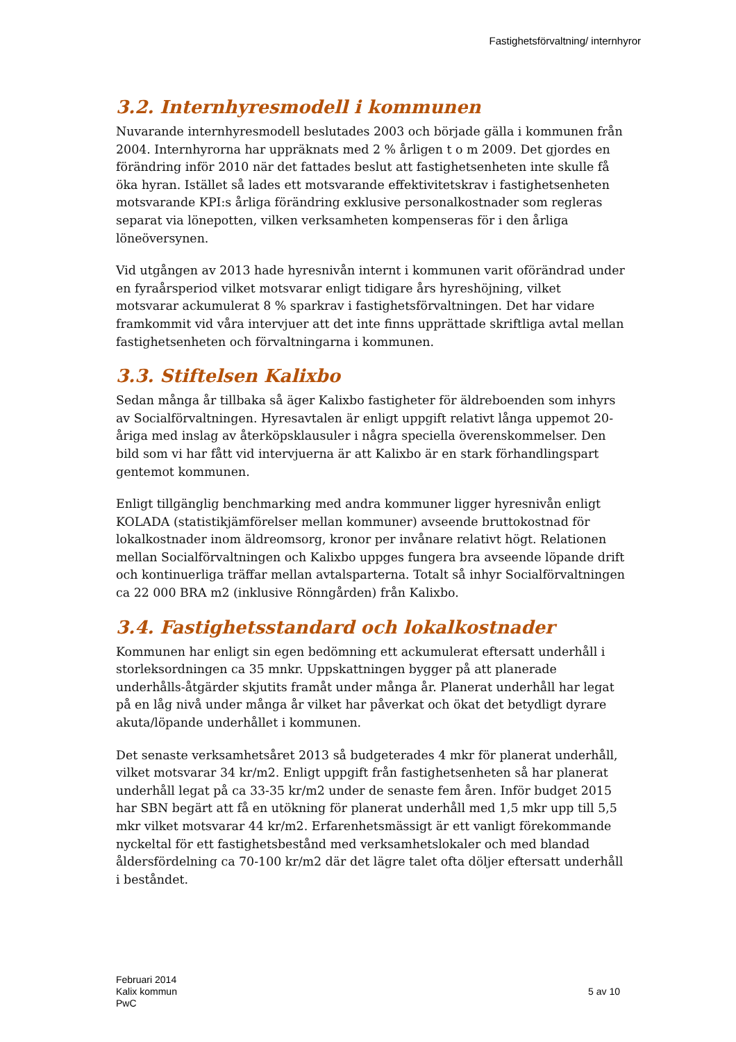Fastighetsförvaltning/ internhyror
3.2. Internhyresmodell i kommunen
Nuvarande internhyresmodell beslutades 2003 och började gälla i kommunen från 2004. Internhyrorna har uppräknats med 2 % årligen t o m 2009. Det gjordes en förändring inför 2010 när det fattades beslut att fastighetsenheten inte skulle få öka hyran. Istället så lades ett motsvarande effektivitetskrav i fastighetsenheten motsvarande KPI:s årliga förändring exklusive personalkostnader som regleras separat via lönepotten, vilken verksamheten kompenseras för i den årliga löneöversynen.
Vid utgången av 2013 hade hyresnivån internt i kommunen varit oförändrad under en fyraårsperiod vilket motsvarar enligt tidigare års hyreshöjning, vilket motsvarar ackumulerat 8 % sparkrav i fastighetsförvaltningen. Det har vidare framkommit vid våra intervjuer att det inte finns upprättade skriftliga avtal mellan fastighetsenheten och förvaltningarna i kommunen.
3.3. Stiftelsen Kalixbo
Sedan många år tillbaka så äger Kalixbo fastigheter för äldreboenden som inhyrs av Socialförvaltningen. Hyresavtalen är enligt uppgift relativt långa uppemot 20-åriga med inslag av återköpsklausuler i några speciella överenskommelser. Den bild som vi har fått vid intervjuerna är att Kalixbo är en stark förhandlingspart gentemot kommunen.
Enligt tillgänglig benchmarking med andra kommuner ligger hyresnivån enligt KOLADA (statistikjämförelser mellan kommuner) avseende bruttokostnad för lokalkostnader inom äldreomsorg, kronor per invånare relativt högt. Relationen mellan Socialförvaltningen och Kalixbo uppges fungera bra avseende löpande drift och kontinuerliga träffar mellan avtalsparterna. Totalt så inhyr Socialförvaltningen ca 22 000 BRA m2 (inklusive Rönngården) från Kalixbo.
3.4. Fastighetsstandard och lokalkostnader
Kommunen har enligt sin egen bedömning ett ackumulerat eftersatt underhåll i storleksordningen ca 35 mnkr. Uppskattningen bygger på att planerade underhålls-åtgärder skjutits framåt under många år. Planerat underhåll har legat på en låg nivå under många år vilket har påverkat och ökat det betydligt dyrare akuta/löpande underhållet i kommunen.
Det senaste verksamhetsåret 2013 så budgeterades 4 mkr för planerat underhåll, vilket motsvarar 34 kr/m2. Enligt uppgift från fastighetsenheten så har planerat underhåll legat på ca 33-35 kr/m2 under de senaste fem åren. Inför budget 2015 har SBN begärt att få en utökning för planerat underhåll med 1,5 mkr upp till 5,5 mkr vilket motsvarar 44 kr/m2. Erfarenhetsmässigt är ett vanligt förekommande nyckeltal för ett fastighetsbestånd med verksamhetslokaler och med blandad åldersfördelning ca 70-100 kr/m2 där det lägre talet ofta döljer eftersatt underhåll i beståndet.
Februari 2014
Kalix kommun
PwC
5 av 10